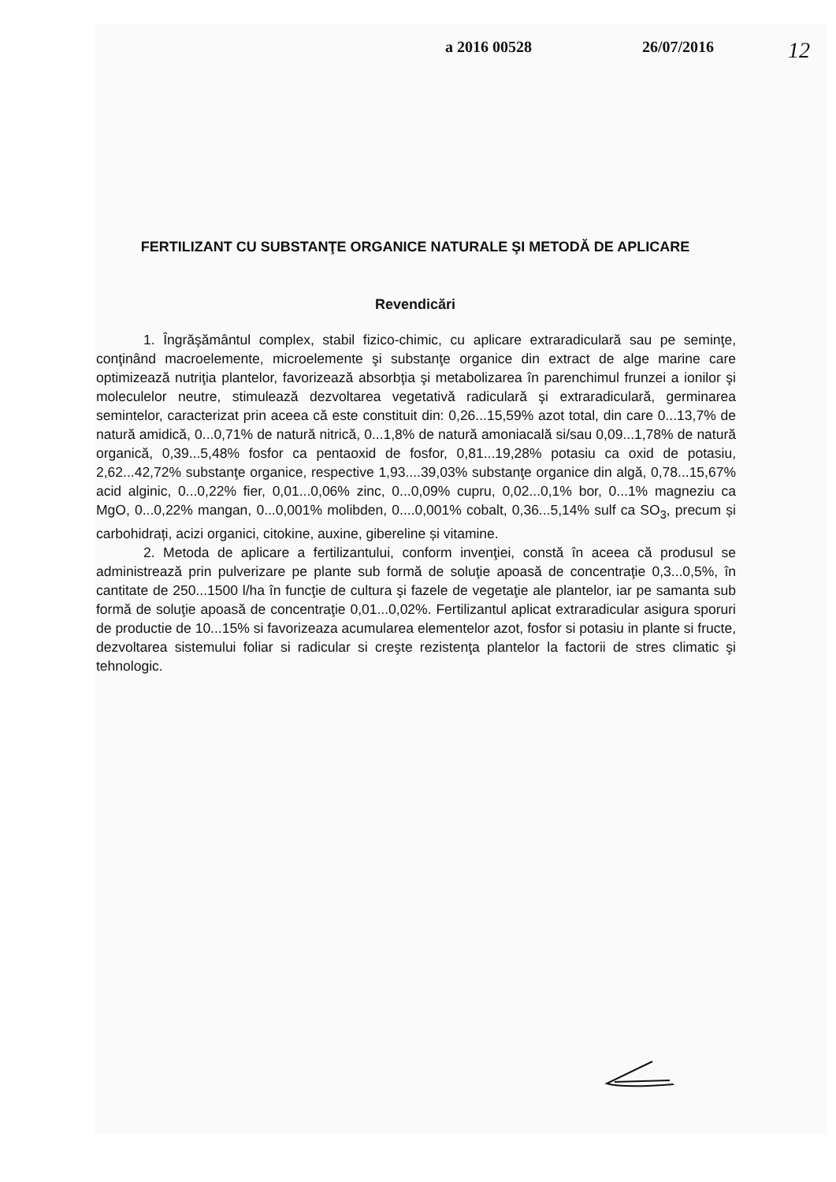a 2016 00528 26/07/2016
12
FERTILIZANT CU SUBSTANŢE ORGANICE NATURALE ŞI METODĂ DE APLICARE
Revendicări
1. Îngrăşământul complex, stabil fizico-chimic, cu aplicare extraradiculară sau pe seminţe, conţinând macroelemente, microelemente şi substanţe organice din extract de alge marine care optimizează nutriţia plantelor, favorizează absorbţia şi metabolizarea în parenchimul frunzei a ionilor şi moleculelor neutre, stimulează dezvoltarea vegetativă radiculară şi extraradiculară, germinarea semintelor, caracterizat prin aceea că este constituit din: 0,26...15,59% azot total, din care 0...13,7% de natură amidică, 0...0,71% de natură nitrică, 0...1,8% de natură amoniacală si/sau 0,09...1,78% de natură organică, 0,39...5,48% fosfor ca pentaoxid de fosfor, 0,81...19,28% potasiu ca oxid de potasiu, 2,62...42,72% substanţe organice, respective 1,93....39,03% substanţe organice din algă, 0,78...15,67% acid alginic, 0...0,22% fier, 0,01...0,06% zinc, 0...0,09% cupru, 0,02...0,1% bor, 0...1% magneziu ca MgO, 0...0,22% mangan, 0...0,001% molibden, 0....0,001% cobalt, 0,36...5,14% sulf ca SO<sub>3</sub>, precum și carbohidrați, acizi organici, citokine, auxine, gibereline și vitamine.
2. Metoda de aplicare a fertilizantului, conform invenţiei, constă în aceea că produsul se administrează prin pulverizare pe plante sub formă de soluţie apoasă de concentraţie 0,3...0,5%, în cantitate de 250...1500 l/ha în funcţie de cultura şi fazele de vegetaţie ale plantelor, iar pe samanta sub formă de soluţie apoasă de concentraţie 0,01...0,02%. Fertilizantul aplicat extraradicular asigura sporuri de productie de 10...15% si favorizeaza acumularea elementelor azot, fosfor si potasiu in plante si fructe, dezvoltarea sistemului foliar si radicular si creşte rezistenţa plantelor la factorii de stres climatic şi tehnologic.